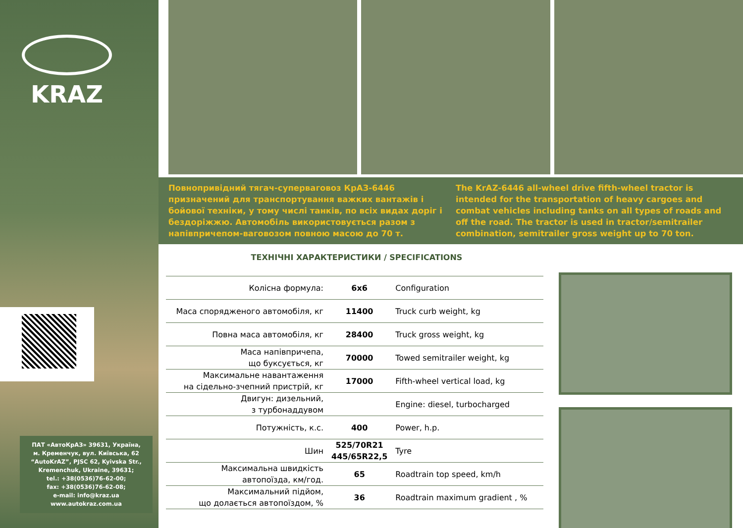KRAZ
ПАТ «АвтоКрАЗ» 39631, Україна,
м. Кременчук, вул. Київська, 62
“AutoKrAZ”, PJSC 62, Kyivska Str.,
Kremenchuk, Ukraine, 39631;
tel.: +38(0536)76-62-00;
fax: +38(0536)76-62-08;
e-mail: info@kraz.ua
www.autokraz.com.ua
Повнопривідний тягач-суперваговоз КрАЗ-6446 призначений для транспортування важких вантажів і бойової техніки, у тому числі танків, по всіх видах доріг і бездоріжжю. Автомобіль використовується разом з напівпричепом-ваговозом повною масою до 70 т.
The KrAZ-6446 all-wheel drive fifth-wheel tractor is intended for the transportation of heavy cargoes and combat vehicles including tanks on all types of roads and off the road. The tractor is used in tractor/semitrailer combination, semitrailer gross weight up to 70 ton.
ТЕХНІЧНІ ХАРАКТЕРИСТИКИ / SPECIFICATIONS
| Колісна формула: | 6x6 | Configuration |
| Маса спорядженого автомобіля, кг | 11400 | Truck curb weight, kg |
| Повна маса автомобіля, кг | 28400 | Truck gross weight, kg |
| Маса напівпричепа, що буксується, кг | 70000 | Towed semitrailer weight, kg |
| Максимальне навантаження на сідельно-зчепний пристрій, кг | 17000 | Fifth-wheel vertical load, kg |
| Двигун: дизельний, з турбонаддувом | | Engine: diesel, turbocharged |
| Потужність, к.с. | 400 | Power, h.p. |
| Шин | 525/70R21 445/65R22,5 | Tyre |
| Максимальна швидкість автопоїзда, км/год. | 65 | Roadtrain top speed, km/h |
| Максимальний підйом, що долається автопоїздом, % | 36 | Roadtrain maximum gradient , % |